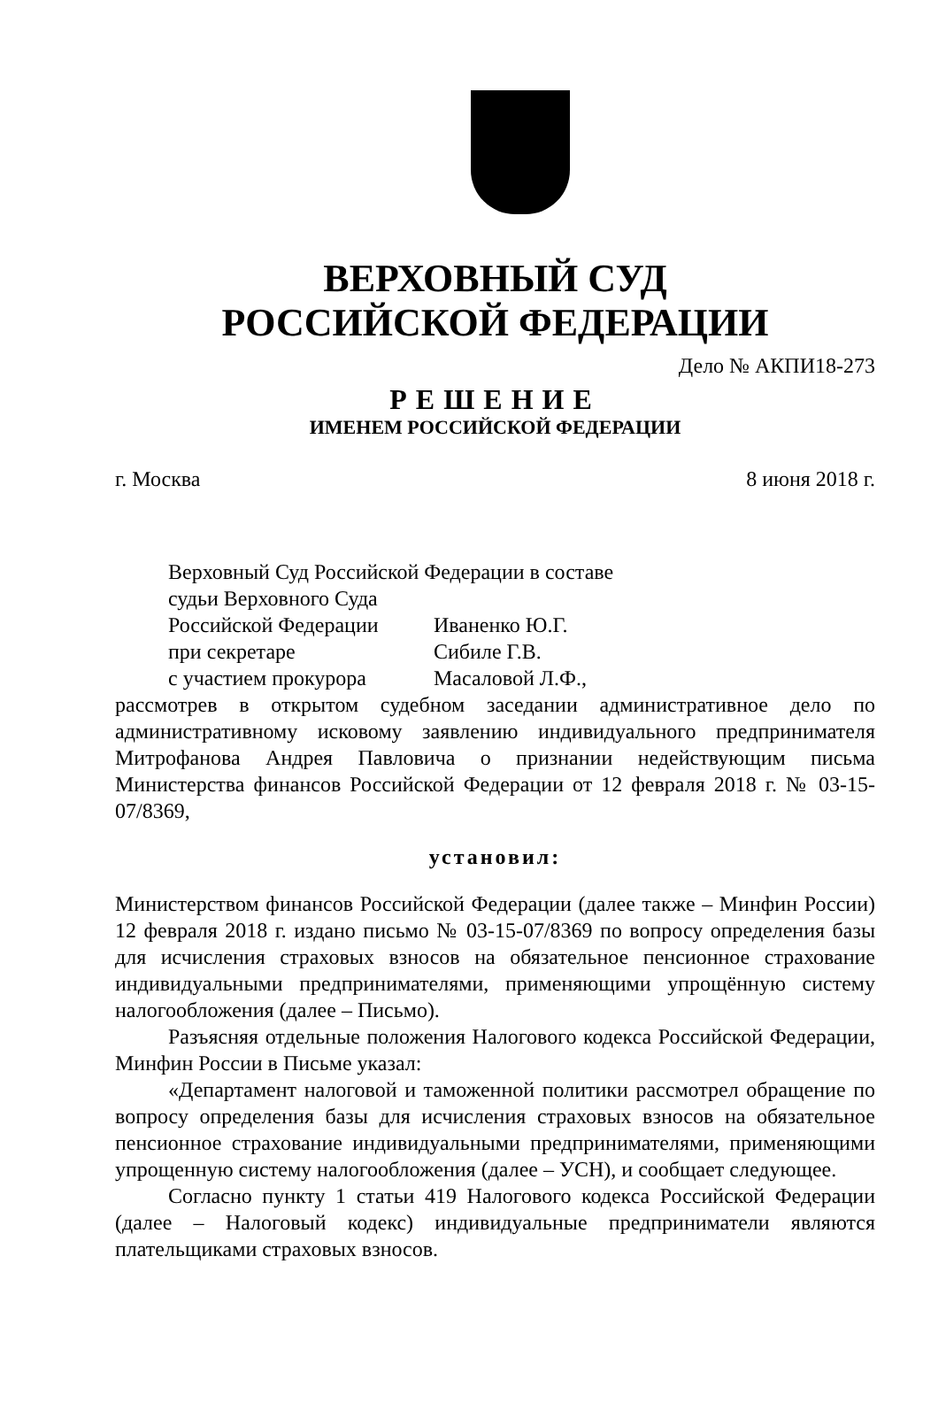ВЕРХОВНЫЙ СУД
РОССИЙСКОЙ ФЕДЕРАЦИИ
Дело № АКПИ18-273
РЕШЕНИЕ
ИМЕНЕМ РОССИЙСКОЙ ФЕДЕРАЦИИ
г. Москва 8 июня 2018 г.
Верховный Суд Российской Федерации в составе
судьи Верховного Суда
Российской Федерации Иваненко Ю.Г.
при секретаре Сибиле Г.В.
с участием прокурора Масаловой Л.Ф.,
рассмотрев в открытом судебном заседании административное дело по административному исковому заявлению индивидуального предпринимателя Митрофанова Андрея Павловича о признании недействующим письма Министерства финансов Российской Федерации от 12 февраля 2018 г. № 03-15-07/8369,
установил:
Министерством финансов Российской Федерации (далее также – Минфин России) 12 февраля 2018 г. издано письмо № 03-15-07/8369 по вопросу определения базы для исчисления страховых взносов на обязательное пенсионное страхование индивидуальными предпринимателями, применяющими упрощённую систему налогообложения (далее – Письмо).
Разъясняя отдельные положения Налогового кодекса Российской Федерации, Минфин России в Письме указал:
«Департамент налоговой и таможенной политики рассмотрел обращение по вопросу определения базы для исчисления страховых взносов на обязательное пенсионное страхование индивидуальными предпринимателями, применяющими упрощенную систему налогообложения (далее – УСН), и сообщает следующее.
Согласно пункту 1 статьи 419 Налогового кодекса Российской Федерации (далее – Налоговый кодекс) индивидуальные предприниматели являются плательщиками страховых взносов.